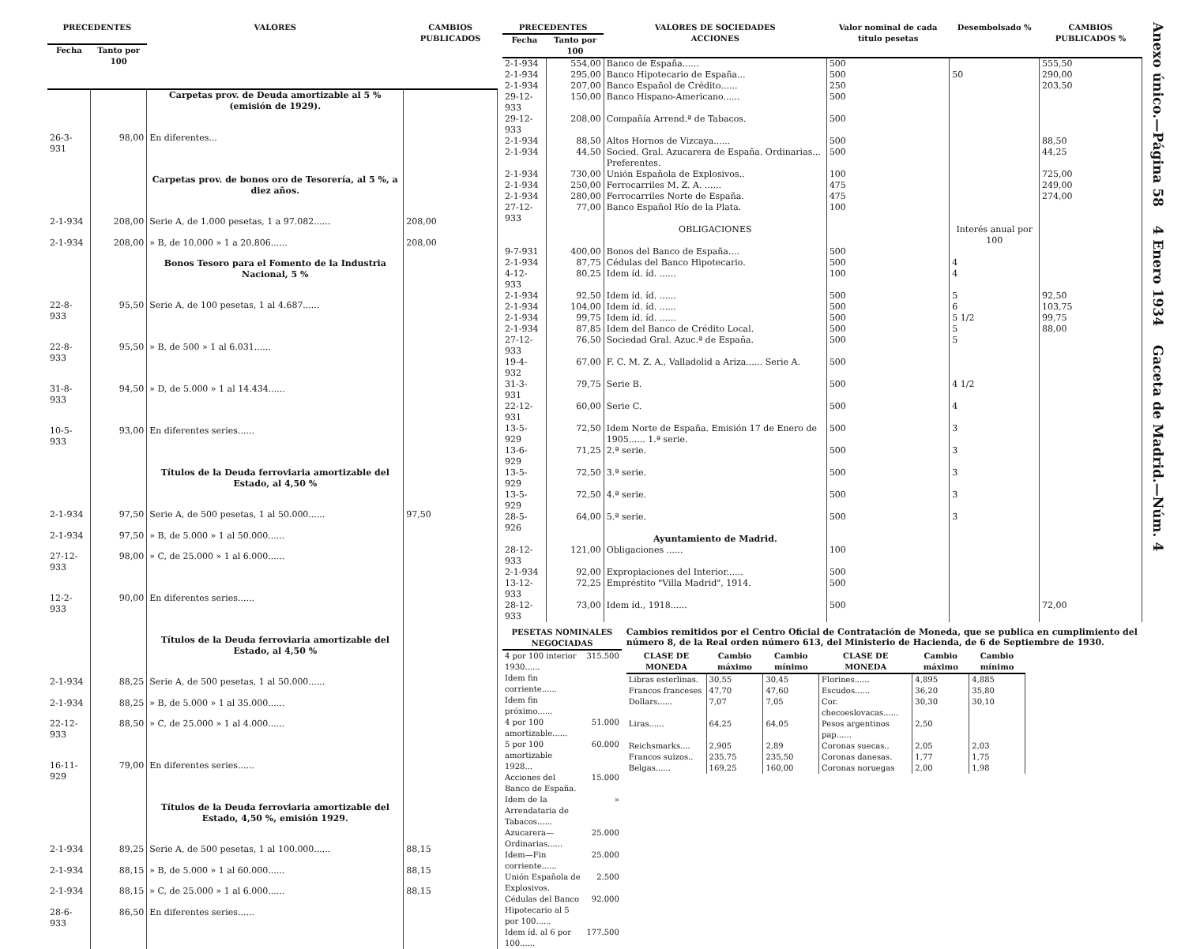| PRECEDENTES | | VALORES | CAMBIOS PUBLICADOS |
| --- | --- | --- | --- |
| Fecha | Tanto por 100 | | |
| | | Carpetas prov. de Deuda amortizable al 5 % (emisión de 1929). | |
| 26-3-931 | 98,00 | En diferentes... | |
| | | Carpetas prov. de bonos oro de Tesorería, al 5 %, a diez años. | |
| 2-1-934 | 208,00 | Serie A, de 1.000 pesetas, 1 a 97.082...... | 208,00 |
| 2-1-934 | 208,00 | » B, de 10.000 » 1 a 20.806...... | 208,00 |
| | | Bonos Tesoro para el Fomento de la Industria Nacional, 5 % | |
| 22-8-933 | 95,50 | Serie A, de 100 pesetas, 1 al 4.687...... | |
| 22-8-933 | 95,50 | » B, de 500 » 1 al 6.031...... | |
| 31-8-933 | 94,50 | » D, de 5.000 » 1 al 14.434...... | |
| 10-5-933 | 93,00 | En diferentes series...... | |
| | | Títulos de la Deuda ferroviaria amortizable del Estado, al 4,50 % | |
| 2-1-934 | 97,50 | Serie A, de 500 pesetas, 1 al 50.000...... | 97,50 |
| 2-1-934 | 97,50 | » B, de 5.000 » 1 al 50.000...... | |
| 27-12-933 | 98,00 | » C, de 25.000 » 1 al 6.000...... | |
| 12-2-933 | 90,00 | En diferentes series...... | |
| | | Títulos de la Deuda ferroviaria amortizable del Estado, al 4,50 % | |
| 2-1-934 | 88,25 | Serie A, de 500 pesetas, 1 al 50.000...... | |
| 2-1-934 | 88,25 | » B, de 5.000 » 1 al 35.000...... | |
| 22-12-933 | 88,50 | » C, de 25.000 » 1 al 4.000...... | |
| 16-11-929 | 79,00 | En diferentes series...... | |
| | | Títulos de la Deuda ferroviaria amortizable del Estado, 4,50 %, emisión 1929. | |
| 2-1-934 | 89,25 | Serie A, de 500 pesetas, 1 al 100.000...... | 88,15 |
| 2-1-934 | 88,15 | » B, de 5.000 » 1 al 60.000...... | 88,15 |
| 2-1-934 | 88,15 | » C, de 25.000 » 1 al 6.000...... | 88,15 |
| 28-6-933 | 86,50 | En diferentes series...... | |
| PRECEDENTES | | VALORES DE SOCIEDADES ACCIONES | Valor nominal de cada título pesetas | Desembolsado % | CAMBIOS PUBLICADOS % |
| --- | --- | --- | --- | --- | --- |
| Fecha | Tanto por 100 | | | | |
| 2-1-934 | 554,00 | Banco de España...... | 500 | | 555,50 |
| 2-1-934 | 295,00 | Banco Hipotecario de España... | 500 | 50 | 290,00 |
| 2-1-934 | 207,00 | Banco Español de Crédito...... | 250 | | 203,50 |
| 29-12-933 | 150,00 | Banco Hispano-Americano...... | 500 | | |
| 29-12-933 | 208,00 | Compañía Arrend.ª de Tabacos. | 500 | | |
| 2-1-934 | 88,50 | Altos Hornos de Vizcaya...... | 500 | | 88,50 |
| 2-1-934 | 44,50 | Socied. Gral. Azucarera de España. Ordinarias... Preferentes. | 500 | | 44,25 |
| 2-1-934 | 730,00 | Unión Española de Explosivos.. | 100 | | 725,00 |
| 2-1-934 | 250,00 | Ferrocarriles M. Z. A. ...... | 475 | | 249,00 |
| 2-1-934 | 280,00 | Ferrocarriles Norte de España. | 475 | | 274,00 |
| 27-12-933 | 77,00 | Banco Español Río de la Plata. | 100 | | |
| | | OBLIGACIONES | | Interés anual por 100 | |
| 9-7-931 | 400,00 | Bonos del Banco de España.... | 500 | | |
| 2-1-934 | 87,75 | Cédulas del Banco Hipotecario. | 500 | 4 | |
| 4-12-933 | 80,25 | Idem íd. íd. ...... | 100 | 4 | |
| 2-1-934 | 92,50 | Idem íd. íd. ...... | 500 | 5 | 92,50 |
| 2-1-934 | 104,00 | Idem íd. íd. ...... | 500 | 6 | 103,75 |
| 2-1-934 | 99,75 | Idem íd. íd. ...... | 500 | 5 1/2 | 99,75 |
| 2-1-934 | 87,85 | Idem del Banco de Crédito Local. | 500 | 5 | 88,00 |
| 27-12-933 | 76,50 | Sociedad Gral. Azuc.ª de España. | 500 | 5 | |
| 19-4-932 | 67,00 | F. C. M. Z. A., Valladolid a Ariza...... Serie A. | 500 | | |
| 31-3-931 | 79,75 | Serie B. | 500 | 4 1/2 | |
| 22-12-931 | 60,00 | Serie C. | 500 | 4 | |
| 13-5-929 | 72,50 | Idem Norte de España. Emisión 17 de Enero de 1905...... 1.ª serie. | 500 | 3 | |
| 13-6-929 | 71,25 | 2.ª serie. | 500 | 3 | |
| 13-5-929 | 72,50 | 3.ª serie. | 500 | 3 | |
| 13-5-929 | 72,50 | 4.ª serie. | 500 | 3 | |
| 28-5-926 | 64,00 | 5.ª serie. | 500 | 3 | |
| | | Ayuntamiento de Madrid. | | | |
| 28-12-933 | 121,00 | Obligaciones ...... | 100 | | |
| 2-1-934 | 92,00 | Expropiaciones del Interior...... | 500 | | |
| 13-12-933 | 72,25 | Empréstito "Villa Madrid", 1914. | 500 | | |
| 28-12-933 | 73,00 | Idem íd., 1918...... | 500 | | 72,00 |
| PESETAS NOMINALES NEGOCIADAS | |
| --- | --- |
| 4 por 100 interior 1930...... | 315.500 |
| Idem fin corriente...... | |
| Idem fin próximo...... | |
| 4 por 100 amortizable...... | 51.000 |
| 5 por 100 amortizable 1928... | 60.000 |
| Acciones del Banco de España. | 15.000 |
| Idem de la Arrendataria de Tabacos...... | » |
| Azucarera—Ordinarias...... | 25.000 |
| Idem—Fin corriente...... | 25.000 |
| Unión Española de Explosivos. | 2.500 |
| Cédulas del Banco Hipotecario al 5 por 100...... | 92.000 |
| Idem íd. al 6 por 100...... | 177.500 |
Cambios remitidos por el Centro Oficial de Contratación de Moneda, que se publica en cumplimiento del número 8, de la Real orden número 613, del Ministerio de Hacienda, de 6 de Septiembre de 1930.
| CLASE DE MONEDA | Cambio máximo | Cambio mínimo | CLASE DE MONEDA | Cambio máximo | Cambio mínimo |
| --- | --- | --- | --- | --- | --- |
| Libras esterlinas. | 30,55 | 30,45 | Florines...... | 4,895 | 4,885 |
| Francos franceses | 47,70 | 47,60 | Escudos...... | 36,20 | 35,80 |
| Dollars...... | 7,07 | 7,05 | Cor. checoeslovacas...... | 30,30 | 30,10 |
| Liras...... | 64,25 | 64,05 | Pesos argentinos pap...... | 2,50 | |
| Reichsmarks.... | 2,905 | 2,89 | Coronas suecas.. | 2,05 | 2,03 |
| Francos suizos.. | 235,75 | 235,50 | Coronas danesas. | 1,77 | 1,75 |
| Belgas...... | 169,25 | 160,00 | Coronas noruegas | 2,00 | 1,98 |
Anexo único.—Página 58 4 Enero 1934 Gaceta de Madrid.—Núm. 4